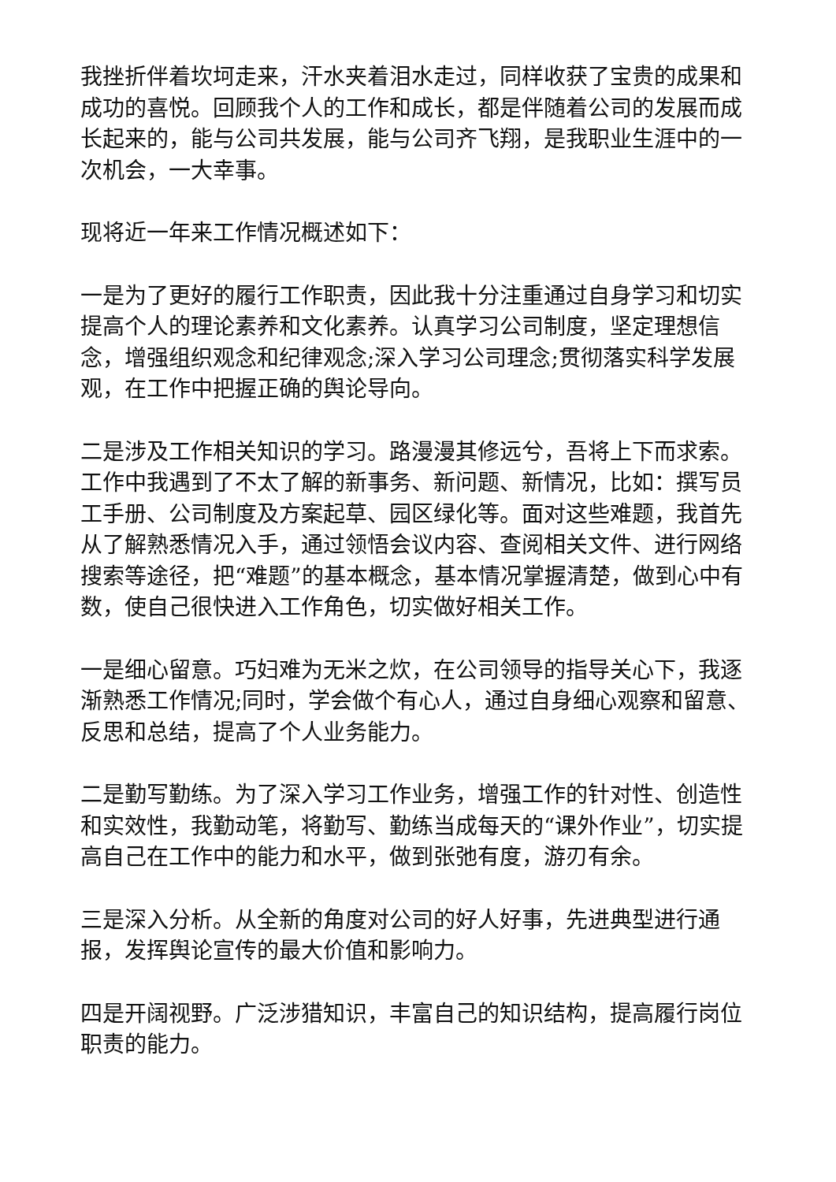我挫折伴着坎坷走来，汗水夹着泪水走过，同样收获了宝贵的成果和成功的喜悦。回顾我个人的工作和成长，都是伴随着公司的发展而成长起来的，能与公司共发展，能与公司齐飞翔，是我职业生涯中的一次机会，一大幸事。
现将近一年来工作情况概述如下：
一是为了更好的履行工作职责，因此我十分注重通过自身学习和切实提高个人的理论素养和文化素养。认真学习公司制度，坚定理想信念，增强组织观念和纪律观念;深入学习公司理念;贯彻落实科学发展观，在工作中把握正确的舆论导向。
二是涉及工作相关知识的学习。路漫漫其修远兮，吾将上下而求索。工作中我遇到了不太了解的新事务、新问题、新情况，比如：撰写员工手册、公司制度及方案起草、园区绿化等。面对这些难题，我首先从了解熟悉情况入手，通过领悟会议内容、查阅相关文件、进行网络搜索等途径，把“难题”的基本概念，基本情况掌握清楚，做到心中有数，使自己很快进入工作角色，切实做好相关工作。
一是细心留意。巧妇难为无米之炊，在公司领导的指导关心下，我逐渐熟悉工作情况;同时，学会做个有心人，通过自身细心观察和留意、反思和总结，提高了个人业务能力。
二是勤写勤练。为了深入学习工作业务，增强工作的针对性、创造性和实效性，我勤动笔，将勤写、勤练当成每天的“课外作业”，切实提高自己在工作中的能力和水平，做到张弛有度，游刃有余。
三是深入分析。从全新的角度对公司的好人好事，先进典型进行通报，发挥舆论宣传的最大价值和影响力。
四是开阔视野。广泛涉猎知识，丰富自己的知识结构，提高履行岗位职责的能力。